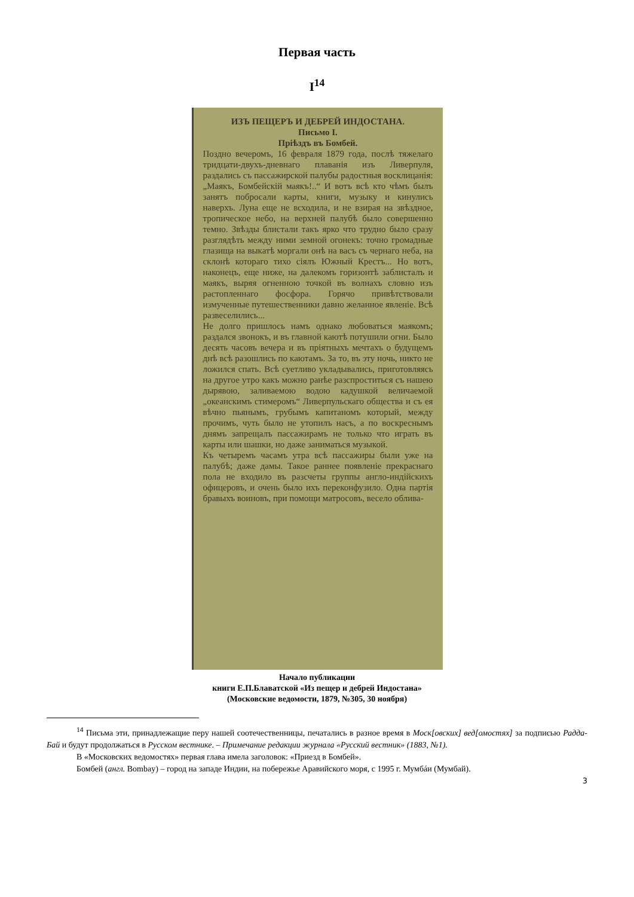Первая часть
I<sup>14</sup>
ИЗЪ ПЕЩЕРЪ И ДЕБРЕЙ ИНДОСТАНА.
Письмо I.
Пріѣздъ въ Бомбей.
Поздно вечеромъ, 16 февраля 1879 года, послѣ тяжелаго тридцати-двухъ-дневнаго плаванія изъ Ливерпуля, раздались съ пассажирской палубы радостныя восклицанія: „Маякъ, Бомбейскій маякъ!..“ И вотъ всѣ кто чѣмъ былъ занятъ побросали карты, книги, музыку и кинулись наверхъ. Луна еще не всходила, и не взирая на звѣздное, тропическое небо, на верхней палубѣ было совершенно темно. Звѣзды блистали такъ ярко что трудно было сразу разглядѣть между ними земной огонекъ: точно громадные глазища на выкатѣ моргали онѣ на васъ съ чернаго неба, на склонѣ котораго тихо сіялъ Южный Крестъ... Но вотъ, наконецъ, еще ниже, на далекомъ горизонтѣ заблисталъ и маякъ, выряя огненною точкой въ волнахъ словно изъ растопленнаго фосфора. Горячо привѣтствовали измученные путешественники давно желанное явленіе. Всѣ развеселились...
Не долго пришлось намъ однако любоваться маякомъ; раздался звонокъ, и въ главной каютѣ потушили огни. Было десять часовъ вечера и въ пріятныхъ мечтахъ о будущемъ днѣ всѣ разошлись по каютамъ. За то, въ эту ночь, никто не ложился спать. Всѣ суетливо укладывались, приготовляясь на другое утро какъ можно ранѣе разспроститься съ нашею дырявою, заливаемою водою кадушкой величаемой „океанскимъ стимеромъ“ Ливерпульскаго общества и съ ея вѣчно пьянымъ, грубымъ капитаномъ который, между прочимъ, чуть было не утопилъ насъ, а по воскреснымъ днямъ запрещалъ пассажирамъ не только что играть въ карты или шашки, но даже заниматься музыкой.
Къ четыремъ часамъ утра всѣ пассажиры были уже на палубѣ; даже дамы. Такое раннее появленіе прекраснаго пола не входило въ разсчеты группы англо-индійскихъ офицеровъ, и очень было ихъ переконфузило. Одна партія бравыхъ воиновъ, при помощи матросовъ, весело облива-
Начало публикации
книги Е.П.Блаватской «Из пещер и дебрей Индостана»
(Московские ведомости, 1879, №305, 30 ноября)
<sup>14</sup> Письма эти, принадлежащие перу нашей соотечественницы, печатались в разное время в Моск[овских] вед[омостях] за подписью Радда-Бай и будут продолжаться в Русском вестнике. – Примечание редакции журнала «Русский вестник» (1883, №1).
В «Московских ведомостях» первая глава имела заголовок: «Приезд в Бомбей».
Бомбей (англ. Bombay) – город на западе Индии, на побережье Аравийского моря, с 1995 г. Мумбáи (Мумбай).
3